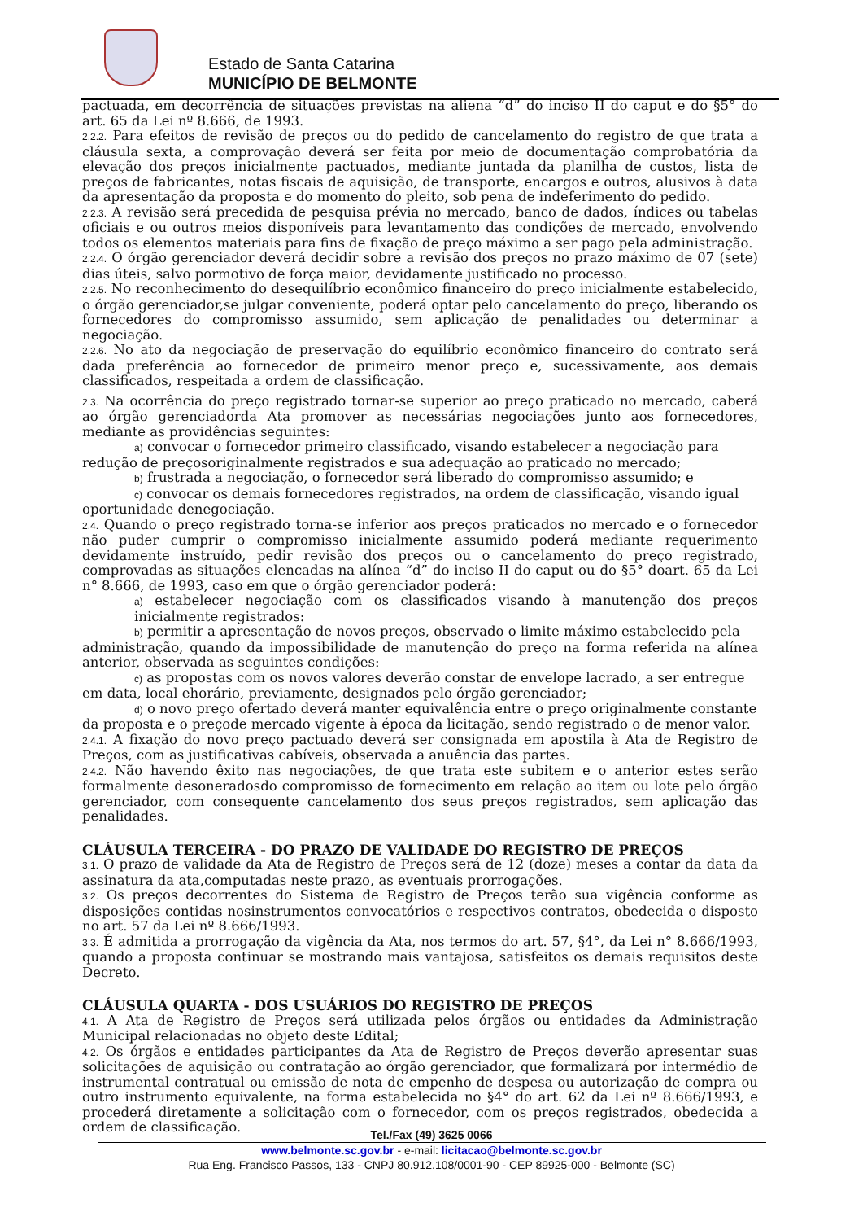Estado de Santa Catarina
MUNICÍPIO DE BELMONTE
pactuada, em decorrência de situações previstas na aliena “d” do inciso II do caput e do §5° do art. 65 da Lei nº 8.666, de 1993.
2.2.2. Para efeitos de revisão de preços ou do pedido de cancelamento do registro de que trata a cláusula sexta, a comprovação deverá ser feita por meio de documentação comprobatória da elevação dos preços inicialmente pactuados, mediante juntada da planilha de custos, lista de preços de fabricantes, notas fiscais de aquisição, de transporte, encargos e outros, alusivos à data da apresentação da proposta e do momento do pleito, sob pena de indeferimento do pedido.
2.2.3. A revisão será precedida de pesquisa prévia no mercado, banco de dados, índices ou tabelas oficiais e ou outros meios disponíveis para levantamento das condições de mercado, envolvendo todos os elementos materiais para fins de fixação de preço máximo a ser pago pela administração.
2.2.4. O órgão gerenciador deverá decidir sobre a revisão dos preços no prazo máximo de 07 (sete) dias úteis, salvo pormotivo de força maior, devidamente justificado no processo.
2.2.5. No reconhecimento do desequilíbrio econômico financeiro do preço inicialmente estabelecido, o órgão gerenciador,se julgar conveniente, poderá optar pelo cancelamento do preço, liberando os fornecedores do compromisso assumido, sem aplicação de penalidades ou determinar a negociação.
2.2.6. No ato da negociação de preservação do equilíbrio econômico financeiro do contrato será dada preferência ao fornecedor de primeiro menor preço e, sucessivamente, aos demais classificados, respeitada a ordem de classificação.
2.3. Na ocorrência do preço registrado tornar-se superior ao preço praticado no mercado, caberá ao órgão gerenciadorda Ata promover as necessárias negociações junto aos fornecedores, mediante as providências seguintes:
a) convocar o fornecedor primeiro classificado, visando estabelecer a negociação para
redução de preçosoriginalmente registrados e sua adequação ao praticado no mercado;
b) frustrada a negociação, o fornecedor será liberado do compromisso assumido; e
c) convocar os demais fornecedores registrados, na ordem de classificação, visando igual
oportunidade denegociação.
2.4. Quando o preço registrado torna-se inferior aos preços praticados no mercado e o fornecedor não puder cumprir o compromisso inicialmente assumido poderá mediante requerimento devidamente instruído, pedir revisão dos preços ou o cancelamento do preço registrado, comprovadas as situações elencadas na alínea “d” do inciso II do caput ou do §5° doart. 65 da Lei n° 8.666, de 1993, caso em que o órgão gerenciador poderá:
a) estabelecer negociação com os classificados visando à manutenção dos preços inicialmente registrados:
b) permitir a apresentação de novos preços, observado o limite máximo estabelecido pela
administração, quando da impossibilidade de manutenção do preço na forma referida na alínea anterior, observada as seguintes condições:
c) as propostas com os novos valores deverão constar de envelope lacrado, a ser entregue
em data, local ehorário, previamente, designados pelo órgão gerenciador;
d) o novo preço ofertado deverá manter equivalência entre o preço originalmente constante
da proposta e o preçode mercado vigente à época da licitação, sendo registrado o de menor valor.
2.4.1. A fixação do novo preço pactuado deverá ser consignada em apostila à Ata de Registro de Preços, com as justificativas cabíveis, observada a anuência das partes.
2.4.2. Não havendo êxito nas negociações, de que trata este subitem e o anterior estes serão formalmente desoneradosdo compromisso de fornecimento em relação ao item ou lote pelo órgão gerenciador, com consequente cancelamento dos seus preços registrados, sem aplicação das penalidades.
CLÁUSULA TERCEIRA - DO PRAZO DE VALIDADE DO REGISTRO DE PREÇOS
3.1. O prazo de validade da Ata de Registro de Preços será de 12 (doze) meses a contar da data da assinatura da ata,computadas neste prazo, as eventuais prorrogações.
3.2. Os preços decorrentes do Sistema de Registro de Preços terão sua vigência conforme as disposições contidas nosinstrumentos convocatórios e respectivos contratos, obedecida o disposto no art. 57 da Lei nº 8.666/1993.
3.3. É admitida a prorrogação da vigência da Ata, nos termos do art. 57, §4°, da Lei n° 8.666/1993, quando a proposta continuar se mostrando mais vantajosa, satisfeitos os demais requisitos deste Decreto.
CLÁUSULA QUARTA - DOS USUÁRIOS DO REGISTRO DE PREÇOS
4.1. A Ata de Registro de Preços será utilizada pelos órgãos ou entidades da Administração Municipal relacionadas no objeto deste Edital;
4.2. Os órgãos e entidades participantes da Ata de Registro de Preços deverão apresentar suas solicitações de aquisição ou contratação ao órgão gerenciador, que formalizará por intermédio de instrumental contratual ou emissão de nota de empenho de despesa ou autorização de compra ou outro instrumento equivalente, na forma estabelecida no §4° do art. 62 da Lei nº 8.666/1993, e procederá diretamente a solicitação com o fornecedor, com os preços registrados, obedecida a ordem de classificação.
Tel./Fax (49) 3625 0066
www.belmonte.sc.gov.br - e-mail: licitacao@belmonte.sc.gov.br
Rua Eng. Francisco Passos, 133 - CNPJ 80.912.108/0001-90 - CEP 89925-000 - Belmonte (SC)